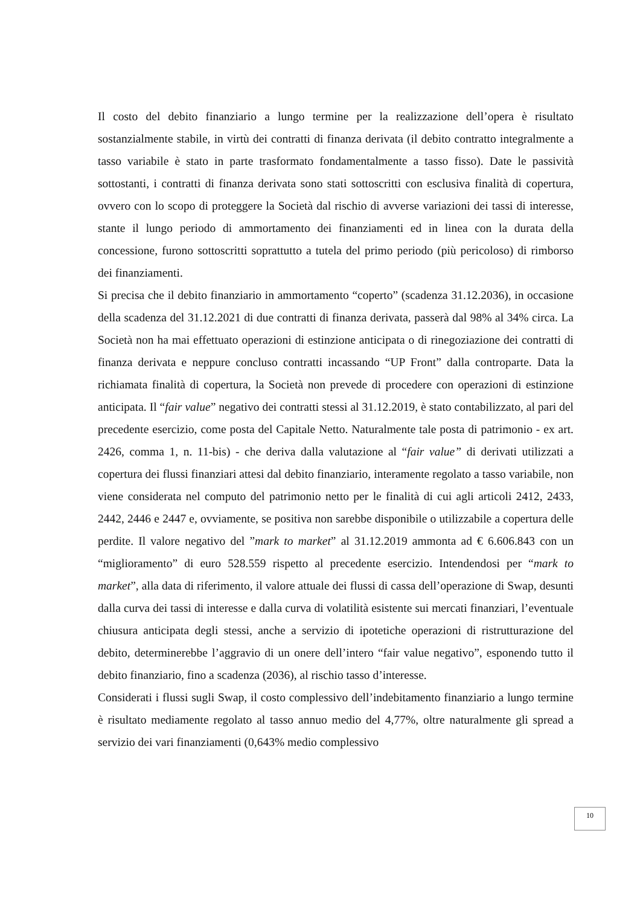Il costo del debito finanziario a lungo termine per la realizzazione dell’opera è risultato sostanzialmente stabile, in virtù dei contratti di finanza derivata (il debito contratto integralmente a tasso variabile è stato in parte trasformato fondamentalmente a tasso fisso). Date le passività sottostanti, i contratti di finanza derivata sono stati sottoscritti con esclusiva finalità di copertura, ovvero con lo scopo di proteggere la Società dal rischio di avverse variazioni dei tassi di interesse, stante il lungo periodo di ammortamento dei finanziamenti ed in linea con la durata della concessione, furono sottoscritti soprattutto a tutela del primo periodo (più pericoloso) di rimborso dei finanziamenti.
Si precisa che il debito finanziario in ammortamento “coperto” (scadenza 31.12.2036), in occasione della scadenza del 31.12.2021 di due contratti di finanza derivata, passerà dal 98% al 34% circa. La Società non ha mai effettuato operazioni di estinzione anticipata o di rinegoziazione dei contratti di finanza derivata e neppure concluso contratti incassando “UP Front” dalla controparte. Data la richiamata finalità di copertura, la Società non prevede di procedere con operazioni di estinzione anticipata. Il “fair value” negativo dei contratti stessi al 31.12.2019, è stato contabilizzato, al pari del precedente esercizio, come posta del Capitale Netto. Naturalmente tale posta di patrimonio - ex art. 2426, comma 1, n. 11-bis) - che deriva dalla valutazione al “fair value” di derivati utilizzati a copertura dei flussi finanziari attesi dal debito finanziario, interamente regolato a tasso variabile, non viene considerata nel computo del patrimonio netto per le finalità di cui agli articoli 2412, 2433, 2442, 2446 e 2447 e, ovviamente, se positiva non sarebbe disponibile o utilizzabile a copertura delle perdite. Il valore negativo del ”mark to market” al 31.12.2019 ammonta ad € 6.606.843 con un “miglioramento” di euro 528.559 rispetto al precedente esercizio. Intendendosi per “mark to market”, alla data di riferimento, il valore attuale dei flussi di cassa dell’operazione di Swap, desunti dalla curva dei tassi di interesse e dalla curva di volatilità esistente sui mercati finanziari, l’eventuale chiusura anticipata degli stessi, anche a servizio di ipotetiche operazioni di ristrutturazione del debito, determinerebbe l’aggravio di un onere dell’intero “fair value negativo”, esponendo tutto il debito finanziario, fino a scadenza (2036), al rischio tasso d’interesse.
Considerati i flussi sugli Swap, il costo complessivo dell’indebitamento finanziario a lungo termine è risultato mediamente regolato al tasso annuo medio del 4,77%, oltre naturalmente gli spread a servizio dei vari finanziamenti (0,643% medio complessivo
10